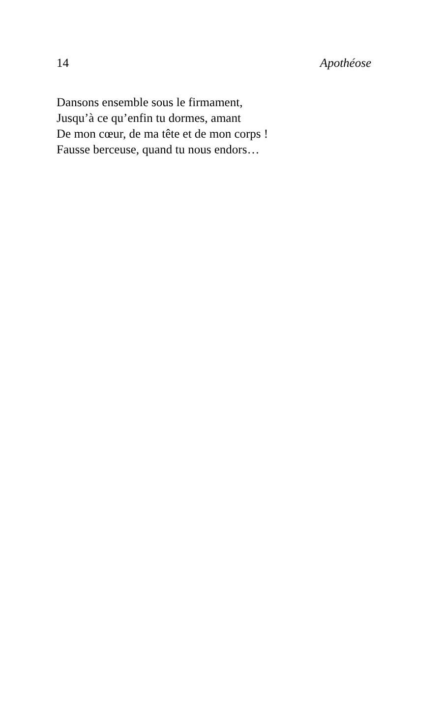14 Apothéose
Dansons ensemble sous le firmament,
Jusqu’à ce qu’enfin tu dormes, amant
De mon cœur, de ma tête et de mon corps !
Fausse berceuse, quand tu nous endors…